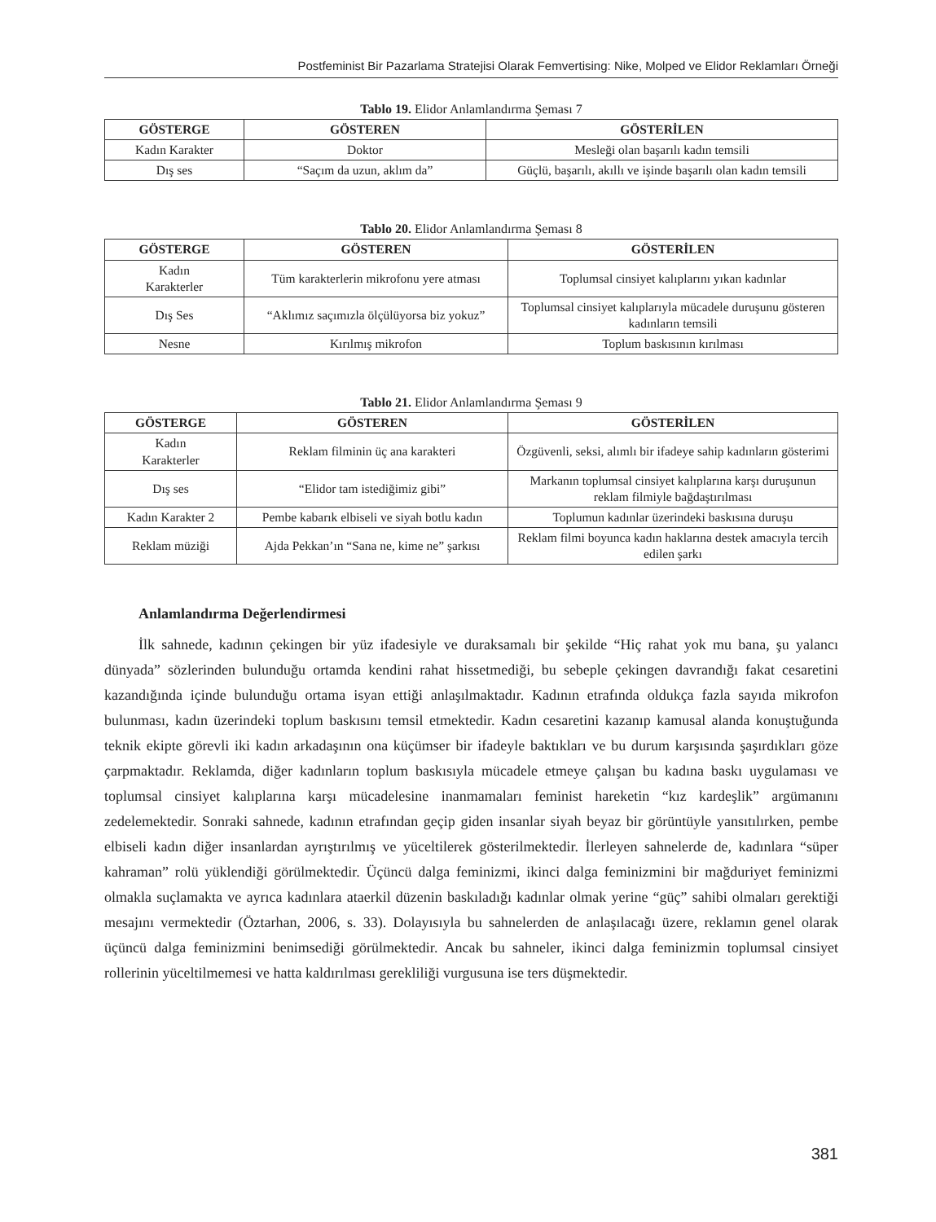Postfeminist Bir Pazarlama Stratejisi Olarak Femvertising: Nike, Molped ve Elidor Reklamları Örneği
Tablo 19. Elidor Anlamlandırma Şeması 7
| GÖSTERGE | GÖSTEREN | GÖSTERİLEN |
| --- | --- | --- |
| Kadın Karakter | Doktor | Mesleği olan başarılı kadın temsili |
| Dış ses | “Saçım da uzun, aklım da” | Güçlü, başarılı, akıllı ve işinde başarılı olan kadın temsili |
Tablo 20. Elidor Anlamlandırma Şeması 8
| GÖSTERGE | GÖSTEREN | GÖSTERİLEN |
| --- | --- | --- |
| Kadın Karakterler | Tüm karakterlerin mikrofonu yere atması | Toplumsal cinsiyet kalıplarını yıkan kadınlar |
| Dış Ses | “Aklımız saçımızla ölçülüyorsa biz yokuz” | Toplumsal cinsiyet kalıplarıyla mücadele duruşunu gösteren kadınların temsili |
| Nesne | Kırılmış mikrofon | Toplum baskısının kırılması |
Tablo 21. Elidor Anlamlandırma Şeması 9
| GÖSTERGE | GÖSTEREN | GÖSTERİLEN |
| --- | --- | --- |
| Kadın Karakterler | Reklam filminin üç ana karakteri | Özgüvenli, seksi, alımlı bir ifadeye sahip kadınların gösterimi |
| Dış ses | “Elidor tam istediğimiz gibi” | Markanın toplumsal cinsiyet kalıplarına karşı duruşunun reklam filmiyle bağdaştırılması |
| Kadın Karakter 2 | Pembe kabarık elbiseli ve siyah botlu kadın | Toplumun kadınlar üzerindeki baskısına duruşu |
| Reklam müziği | Ajda Pekkan’ın “Sana ne, kime ne” şarkısı | Reklam filmi boyunca kadın haklarına destek amacıyla tercih edilen şarkı |
Anlamlandırma Değerlendirmesi
İlk sahnede, kadının çekingen bir yüz ifadesiyle ve duraksamalı bir şekilde “Hiç rahat yok mu bana, şu yalancı dünyada” sözlerinden bulunduğu ortamda kendini rahat hissetmediği, bu sebeple çekingen davrandığı fakat cesaretini kazandığında içinde bulunduğu ortama isyan ettiği anlaşılmaktadır. Kadının etrafında oldukça fazla sayıda mikrofon bulunması, kadın üzerindeki toplum baskısını temsil etmektedir. Kadın cesaretini kazanıp kamusal alanda konuştuğunda teknik ekipte görevli iki kadın arkadaşının ona küçümser bir ifadeyle baktıkları ve bu durum karşısında şaşırdıkları göze çarpmaktadır. Reklamda, diğer kadınların toplum baskısıyla mücadele etmeye çalışan bu kadına baskı uygulaması ve toplumsal cinsiyet kalıplarına karşı mücadelesine inanmamaları feminist hareketin “kız kardeşlik” argümanını zedelemektedir. Sonraki sahnede, kadının etrafından geçip giden insanlar siyah beyaz bir görüntüyle yansıtılırken, pembe elbiseli kadın diğer insanlardan ayrıştırılmış ve yüceltilerek gösterilmektedir. İlerleyen sahnelerde de, kadınlara “süper kahraman” rolü yüklendiği görülmektedir. Üçüncü dalga feminizmi, ikinci dalga feminizmini bir mağduriyet feminizmi olmakla suçlamakta ve ayrıca kadınlara ataerkil düzenin baskıladığı kadınlar olmak yerine “güç” sahibi olmaları gerektiği mesajını vermektedir (Öztarhan, 2006, s. 33). Dolayısıyla bu sahnelerden de anlaşılacağı üzere, reklamın genel olarak üçüncü dalga feminizmini benimsediği görülmektedir. Ancak bu sahneler, ikinci dalga feminizmin toplumsal cinsiyet rollerinin yüceltilmemesi ve hatta kaldırılması gerekliliği vurgusuna ise ters düşmektedir.
381